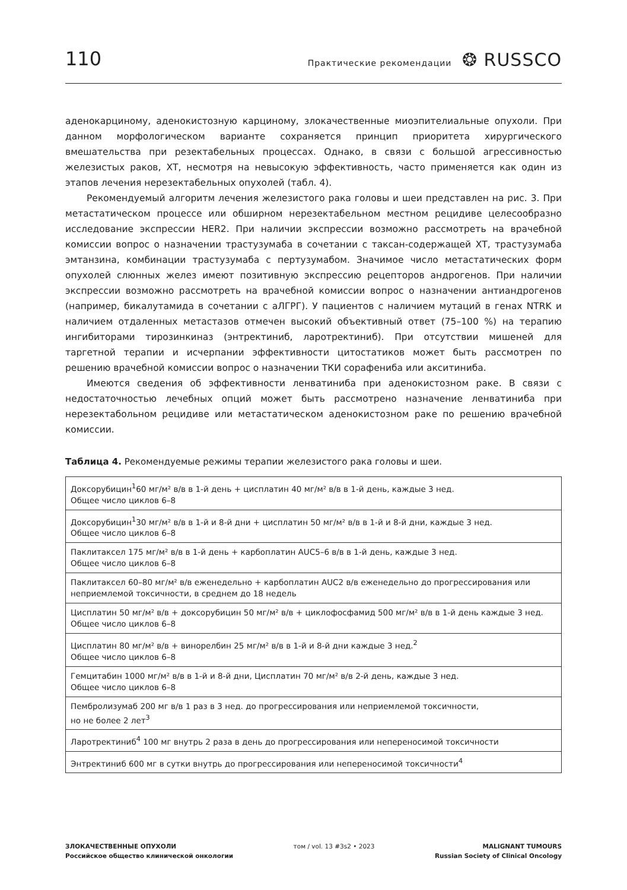110 Практические рекомендации ❂ RUSSCO
аденокарциному, аденокистозную карциному, злокачественные миоэпителиальные опухоли. При данном морфологическом варианте сохраняется принцип приоритета хирургического вмешательства при резектабельных процессах. Однако, в связи с большой агрессивностью железистых раков, ХТ, несмотря на невысокую эффективность, часто применяется как один из этапов лечения нерезектабельных опухолей (табл. 4).
Рекомендуемый алгоритм лечения железистого рака головы и шеи представлен на рис. 3. При метастатическом процессе или обширном нерезектабельном местном рецидиве целесообразно исследование экспрессии HER2. При наличии экспрессии возможно рассмотреть на врачебной комиссии вопрос о назначении трастузумаба в сочетании с таксан-содержащей ХТ, трастузумаба эмтанзина, комбинации трастузумаба с пертузумабом. Значимое число метастатических форм опухолей слюнных желез имеют позитивную экспрессию рецепторов андрогенов. При наличии экспрессии возможно рассмотреть на врачебной комиссии вопрос о назначении антиандрогенов (например, бикалутамида в сочетании с аЛГРГ). У пациентов с наличием мутаций в генах NTRK и наличием отдаленных метастазов отмечен высокий объективный ответ (75–100 %) на терапию ингибиторами тирозинкиназ (энтректиниб, ларотректиниб). При отсутствии мишеней для таргетной терапии и исчерпании эффективности цитостатиков может быть рассмотрен по решению врачебной комиссии вопрос о назначении ТКИ сорафениба или акситиниба.
Имеются сведения об эффективности ленватиниба при аденокистозном раке. В связи с недостаточностью лечебных опций может быть рассмотрено назначение ленватиниба при нерезектабольном рецидиве или метастатическом аденокистозном раке по решению врачебной комиссии.
Таблица 4. Рекомендуемые режимы терапии железистого рака головы и шеи.
| Доксорубицин<sup>1</sup>60 мг/м² в/в в 1-й день + цисплатин 40 мг/м² в/в в 1-й день, каждые 3 нед. Общее число циклов 6–8 |
| Доксорубицин<sup>1</sup>30 мг/м² в/в в 1-й и 8-й дни + цисплатин 50 мг/м² в/в в 1-й и 8-й дни, каждые 3 нед. Общее число циклов 6–8 |
| Паклитаксел 175 мг/м² в/в в 1-й день + карбоплатин AUC5–6 в/в в 1-й день, каждые 3 нед. Общее число циклов 6–8 |
| Паклитаксел 60–80 мг/м² в/в еженедельно + карбоплатин AUC2 в/в еженедельно до прогрессирования или неприемлемой токсичности, в среднем до 18 недель |
| Цисплатин 50 мг/м² в/в + доксорубицин 50 мг/м² в/в + циклофосфамид 500 мг/м² в/в в 1-й день каждые 3 нед. Общее число циклов 6–8 |
| Цисплатин 80 мг/м² в/в + винорелбин 25 мг/м² в/в в 1-й и 8-й дни каждые 3 нед.<sup>2</sup> Общее число циклов 6–8 |
| Гемцитабин 1000 мг/м² в/в в 1-й и 8-й дни, Цисплатин 70 мг/м² в/в 2-й день, каждые 3 нед. Общее число циклов 6–8 |
| Пембролизумаб 200 мг в/в 1 раз в 3 нед. до прогрессирования или неприемлемой токсичности, но не более 2 лет<sup>3</sup> |
| Ларотректиниб<sup>4</sup> 100 мг внутрь 2 раза в день до прогрессирования или непереносимой токсичности |
| Энтректиниб 600 мг в сутки внутрь до прогрессирования или непереносимой токсичности<sup>4</sup> |
ЗЛОКАЧЕСТВЕННЫЕ ОПУХОЛИ
Российское общество клинической онкологии
том / vol. 13 #3s2 • 2023 MALIGNANT TUMOURS
Russian Society of Clinical Oncology